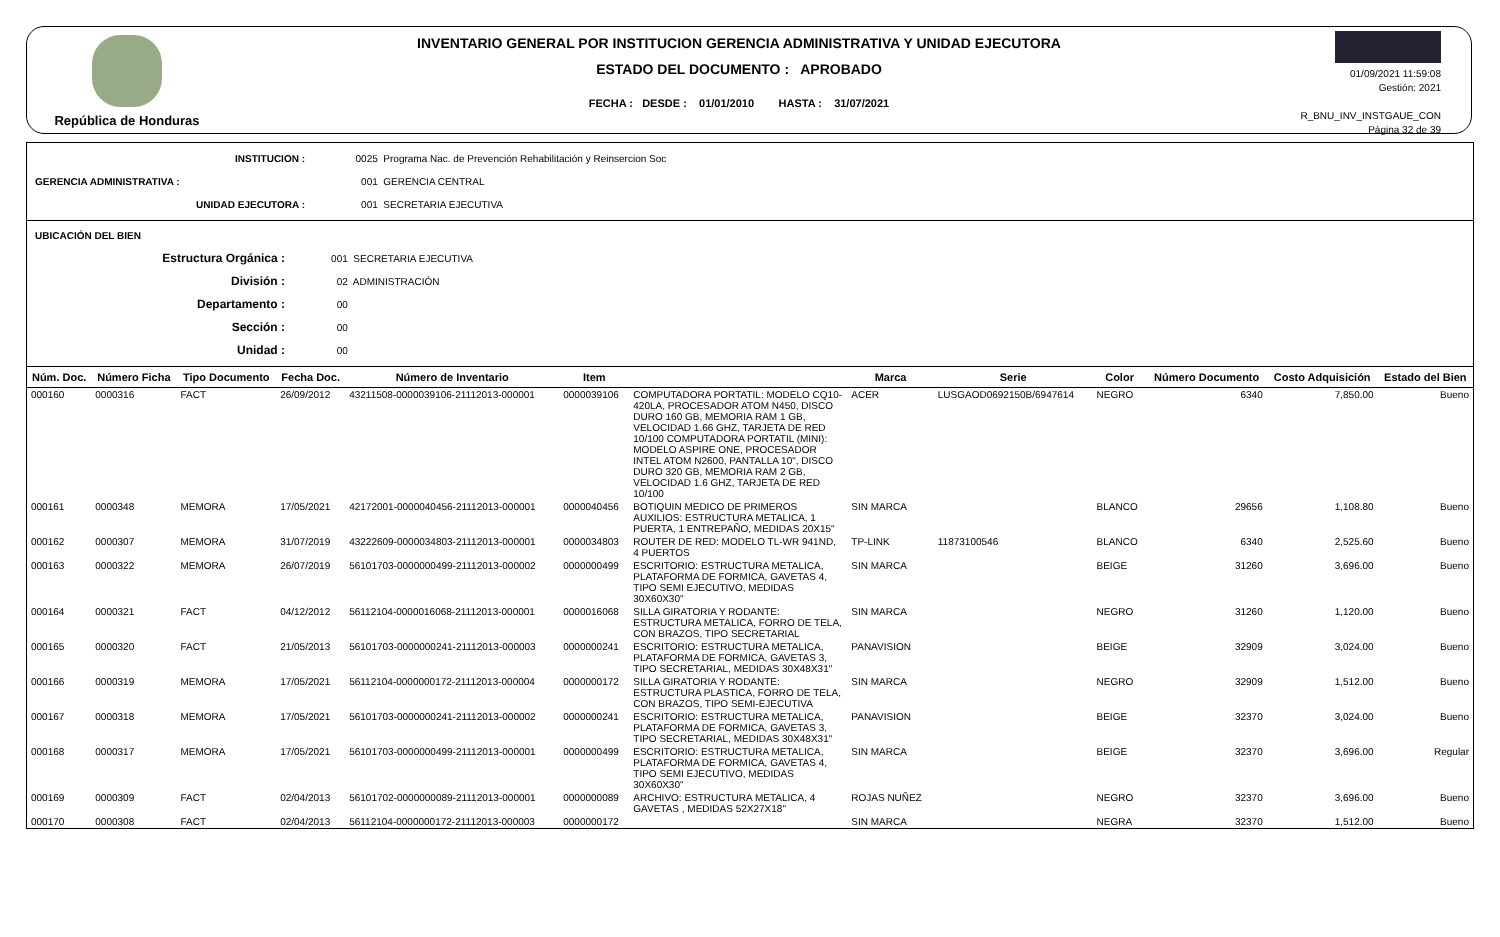República de Honduras INVENTARIO GENERAL POR INSTITUCION GERENCIA ADMINISTRATIVA Y UNIDAD EJECUTORA
ESTADO DEL DOCUMENTO : APROBADO
FECHA : DESDE : 01/01/2010 HASTA : 31/07/2021
01/09/2021 11:59:08
Gestión: 2021
R_BNU_INV_INSTGAUE_CON
Página 32 de 39
INSTITUCION : 0025 Programa Nac. de Prevención Rehabilitación y Reinsercion Soc
GERENCIA ADMINISTRATIVA : 001 GERENCIA CENTRAL
UNIDAD EJECUTORA : 001 SECRETARIA EJECUTIVA
UBICACIÓN DEL BIEN
Estructura Orgánica : 001 SECRETARIA EJECUTIVA
División : 02 ADMINISTRACIÓN
Departamento : 00
Sección : 00
Unidad : 00
| Núm. Doc. | Número Ficha | Tipo Documento | Fecha Doc. | Número de Inventario | Item | | Marca | Serie | Color | Número Documento | Costo Adquisición | Estado del Bien |
| --- | --- | --- | --- | --- | --- | --- | --- | --- | --- | --- | --- | --- |
| 000160 | 0000316 | FACT | 26/09/2012 | 43211508-0000039106-21112013-000001 | 0000039106 | COMPUTADORA PORTATIL: MODELO CQ10-420LA, PROCESADOR ATOM N450, DISCO DURO 160 GB, MEMORIA RAM 1 GB, VELOCIDAD 1.66 GHZ, TARJETA DE RED 10/100 COMPUTADORA PORTATIL (MINI): MODELO ASPIRE ONE, PROCESADOR INTEL ATOM N2600, PANTALLA 10", DISCO DURO 320 GB, MEMORIA RAM 2 GB, VELOCIDAD 1.6 GHZ, TARJETA DE RED 10/100 | ACER | LUSGAOD0692150B/6947614 | NEGRO | 6340 | 7,850.00 | Bueno |
| 000161 | 0000348 | MEMORA | 17/05/2021 | 42172001-0000040456-21112013-000001 | 0000040456 | BOTIQUIN MEDICO DE PRIMEROS AUXILIOS: ESTRUCTURA METALICA, 1 PUERTA, 1 ENTREPAÑO, MEDIDAS 20X15" | SIN MARCA | | BLANCO | 29656 | 1,108.80 | Bueno |
| 000162 | 0000307 | MEMORA | 31/07/2019 | 43222609-0000034803-21112013-000001 | 0000034803 | ROUTER DE RED: MODELO TL-WR 941ND, 4 PUERTOS | TP-LINK | 11873100546 | BLANCO | 6340 | 2,525.60 | Bueno |
| 000163 | 0000322 | MEMORA | 26/07/2019 | 56101703-0000000499-21112013-000002 | 0000000499 | ESCRITORIO: ESTRUCTURA METALICA, PLATAFORMA DE FORMICA, GAVETAS 4, TIPO SEMI EJECUTIVO, MEDIDAS 30X60X30" | SIN MARCA | | BEIGE | 31260 | 3,696.00 | Bueno |
| 000164 | 0000321 | FACT | 04/12/2012 | 56112104-0000016068-21112013-000001 | 0000016068 | SILLA GIRATORIA Y RODANTE: ESTRUCTURA METALICA, FORRO DE TELA, CON BRAZOS, TIPO SECRETARIAL | SIN MARCA | | NEGRO | 31260 | 1,120.00 | Bueno |
| 000165 | 0000320 | FACT | 21/05/2013 | 56101703-0000000241-21112013-000003 | 0000000241 | ESCRITORIO: ESTRUCTURA METALICA, PLATAFORMA DE FORMICA, GAVETAS 3, TIPO SECRETARIAL, MEDIDAS 30X48X31" | PANAVISION | | BEIGE | 32909 | 3,024.00 | Bueno |
| 000166 | 0000319 | MEMORA | 17/05/2021 | 56112104-0000000172-21112013-000004 | 0000000172 | SILLA GIRATORIA Y RODANTE: ESTRUCTURA PLASTICA, FORRO DE TELA, CON BRAZOS, TIPO SEMI-EJECUTIVA | SIN MARCA | | NEGRO | 32909 | 1,512.00 | Bueno |
| 000167 | 0000318 | MEMORA | 17/05/2021 | 56101703-0000000241-21112013-000002 | 0000000241 | ESCRITORIO: ESTRUCTURA METALICA, PLATAFORMA DE FORMICA, GAVETAS 3, TIPO SECRETARIAL, MEDIDAS 30X48X31" | PANAVISION | | BEIGE | 32370 | 3,024.00 | Bueno |
| 000168 | 0000317 | MEMORA | 17/05/2021 | 56101703-0000000499-21112013-000001 | 0000000499 | ESCRITORIO: ESTRUCTURA METALICA, PLATAFORMA DE FORMICA, GAVETAS 4, TIPO SEMI EJECUTIVO, MEDIDAS 30X60X30" | SIN MARCA | | BEIGE | 32370 | 3,696.00 | Regular |
| 000169 | 0000309 | FACT | 02/04/2013 | 56101702-0000000089-21112013-000001 | 0000000089 | ARCHIVO: ESTRUCTURA METALICA, 4 GAVETAS , MEDIDAS 52X27X18" | ROJAS NUÑEZ | | NEGRO | 32370 | 3,696.00 | Bueno |
| 000170 | 0000308 | FACT | 02/04/2013 | 56112104-0000000172-21112013-000003 | 0000000172 | | SIN MARCA | | NEGRA | 32370 | 1,512.00 | Bueno |